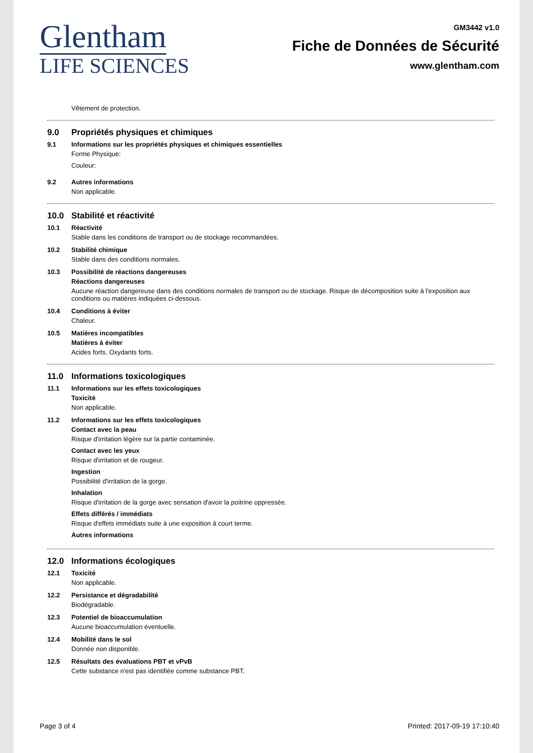Glentham
LIFE SCIENCES
GM3442 v1.0
Fiche de Données de Sécurité
www.glentham.com
Vêtement de protection.
9.0 Propriétés physiques et chimiques
9.1 Informations sur les propriétés physiques et chimiques essentielles
Forme Physique:
Couleur:
9.2 Autres informations
Non applicable.
10.0 Stabilité et réactivité
10.1 Réactivité
Stable dans les conditions de transport ou de stockage recommandées.
10.2 Stabilité chimique
Stable dans des conditions normales.
10.3 Possibilité de réactions dangereuses
Réactions dangereuses
Aucune réaction dangereuse dans des conditions normales de transport ou de stockage. Risque de décomposition suite à l'exposition aux conditions ou matières indiquées ci-dessous.
10.4 Conditions à éviter
Chaleur.
10.5 Matières incompatibles
Matières à éviter
Acides forts. Oxydants forts.
11.0 Informations toxicologiques
11.1 Informations sur les effets toxicologiques
Toxicité
Non applicable.
11.2 Informations sur les effets toxicologiques
Contact avec la peau
Risque d'irritation légère sur la partie contaminée.
Contact avec les yeux
Risque d'irritation et de rougeur.
Ingestion
Possibilité d'irritation de la gorge.
Inhalation
Risque d'irritation de la gorge avec sensation d'avoir la poitrine oppressée.
Effets différés / immédiats
Risque d'effets immédiats suite à une exposition à court terme.
Autres informations
12.0 Informations écologiques
12.1 Toxicité
Non applicable.
12.2 Persistance et dégradabilité
Biodégradable.
12.3 Potentiel de bioaccumulation
Aucune bioaccumulation éventuelle.
12.4 Mobilité dans le sol
Donnée non disponible.
12.5 Résultats des évaluations PBT et vPvB
Cette substance n'est pas identifiée comme substance PBT.
Page 3 of 4 Printed: 2017-09-19 17:10:40